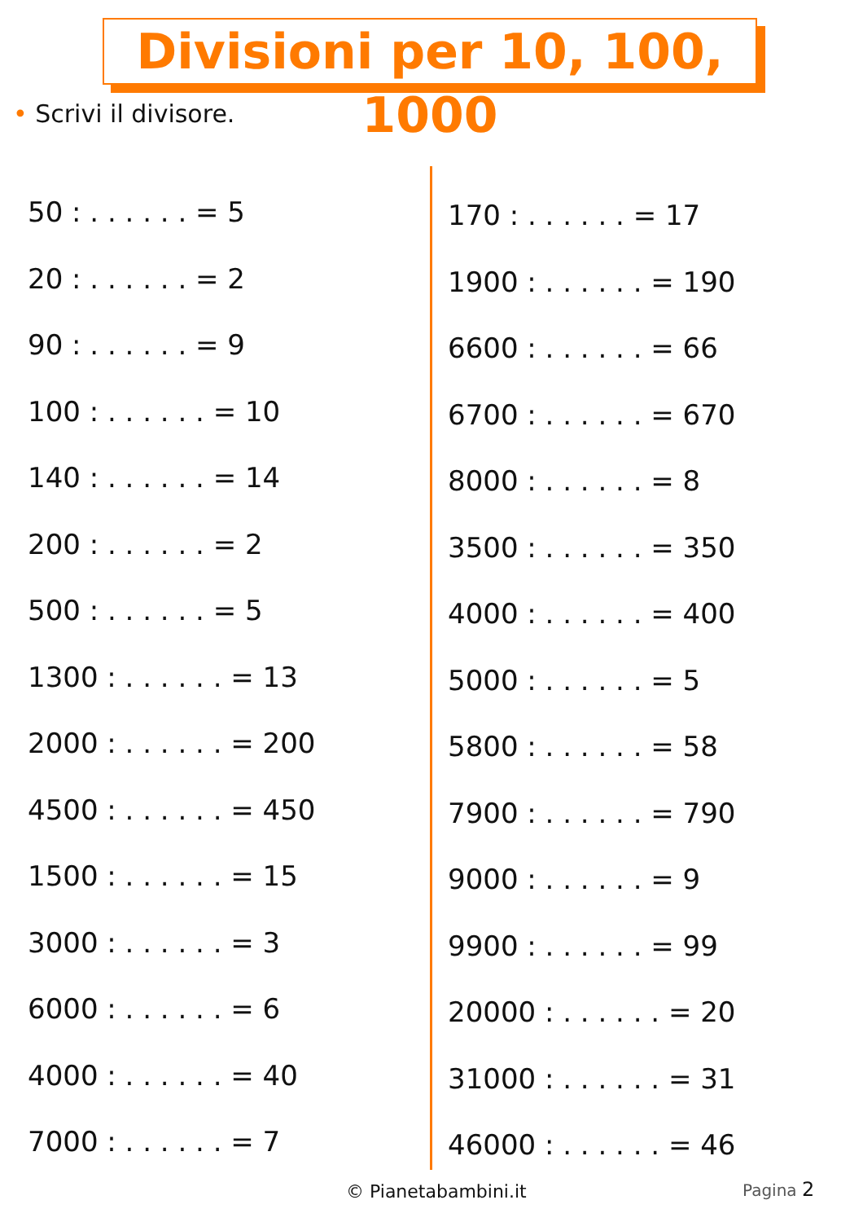Divisioni per 10, 100, 1000
• Scrivi il divisore.
50 : . . . . . . = 5
20 : . . . . . . = 2
90 : . . . . . . = 9
100 : . . . . . . = 10
140 : . . . . . . = 14
200 : . . . . . . = 2
500 : . . . . . . = 5
1300 : . . . . . . = 13
2000 : . . . . . . = 200
4500 : . . . . . . = 450
1500 : . . . . . . = 15
3000 : . . . . . . = 3
6000 : . . . . . . = 6
4000 : . . . . . . = 40
7000 : . . . . . . = 7
170 : . . . . . . = 17
1900 : . . . . . . = 190
6600 : . . . . . . = 66
6700 : . . . . . . = 670
8000 : . . . . . . = 8
3500 : . . . . . . = 350
4000 : . . . . . . = 400
5000 : . . . . . . = 5
5800 : . . . . . . = 58
7900 : . . . . . . = 790
9000 : . . . . . . = 9
9900 : . . . . . . = 99
20000 : . . . . . . = 20
31000 : . . . . . . = 31
46000 : . . . . . . = 46
© Pianetabambini.it Pagina 2